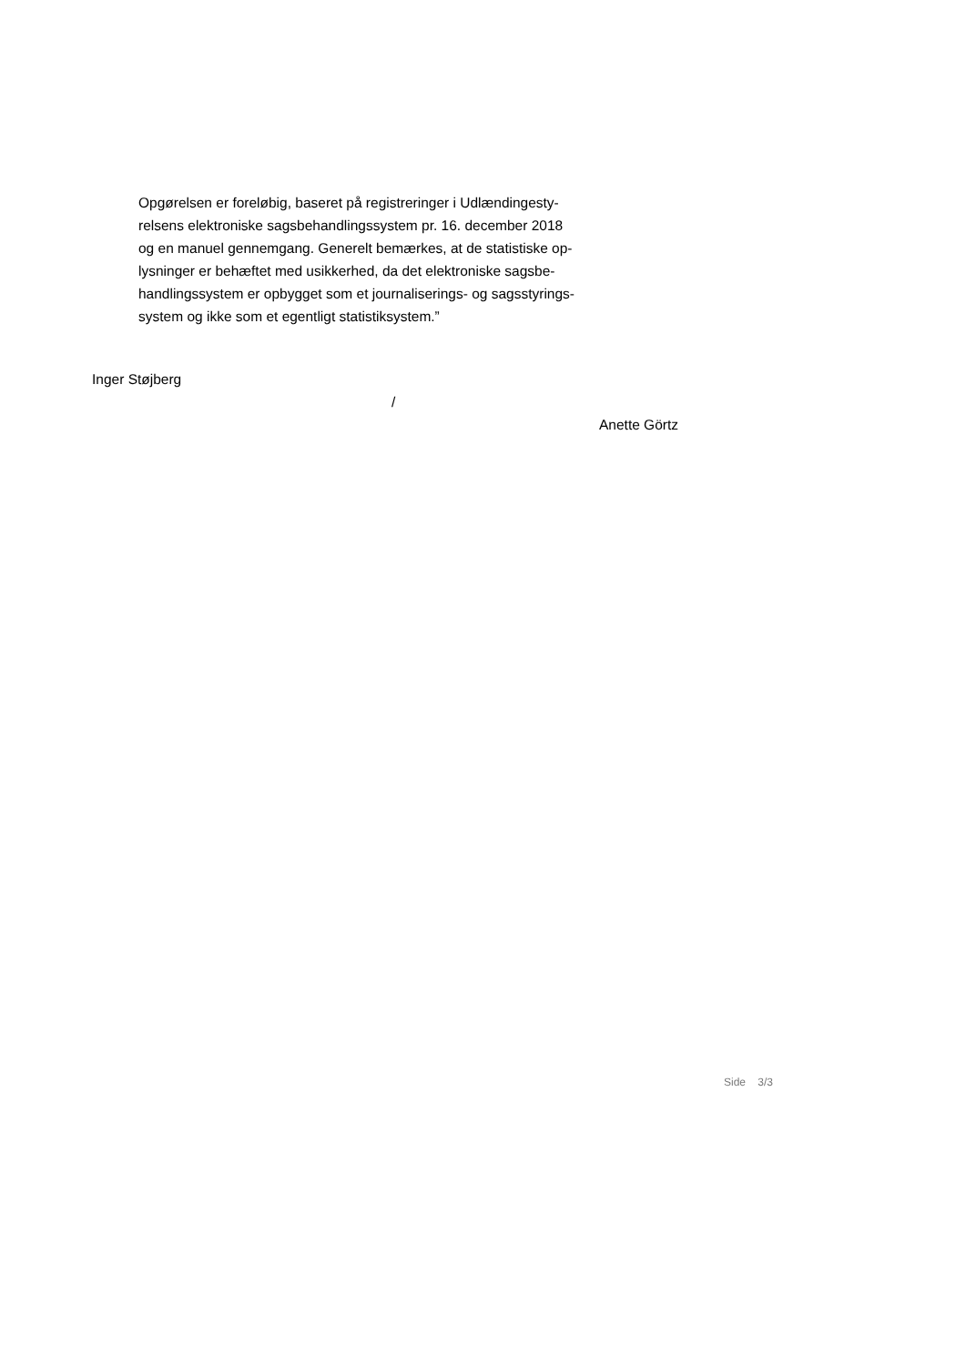Opgørelsen er foreløbig, baseret på registreringer i Udlændingesty-
relsens elektroniske sagsbehandlingssystem pr. 16. december 2018
og en manuel gennemgang. Generelt bemærkes, at de statistiske op-
lysninger er behæftet med usikkerhed, da det elektroniske sagsbe-
handlingssystem er opbygget som et journaliserings- og sagsstyrings-
system og ikke som et egentligt statistiksystem.”
Inger Støjberg
/
Anette Görtz
Side 3/3